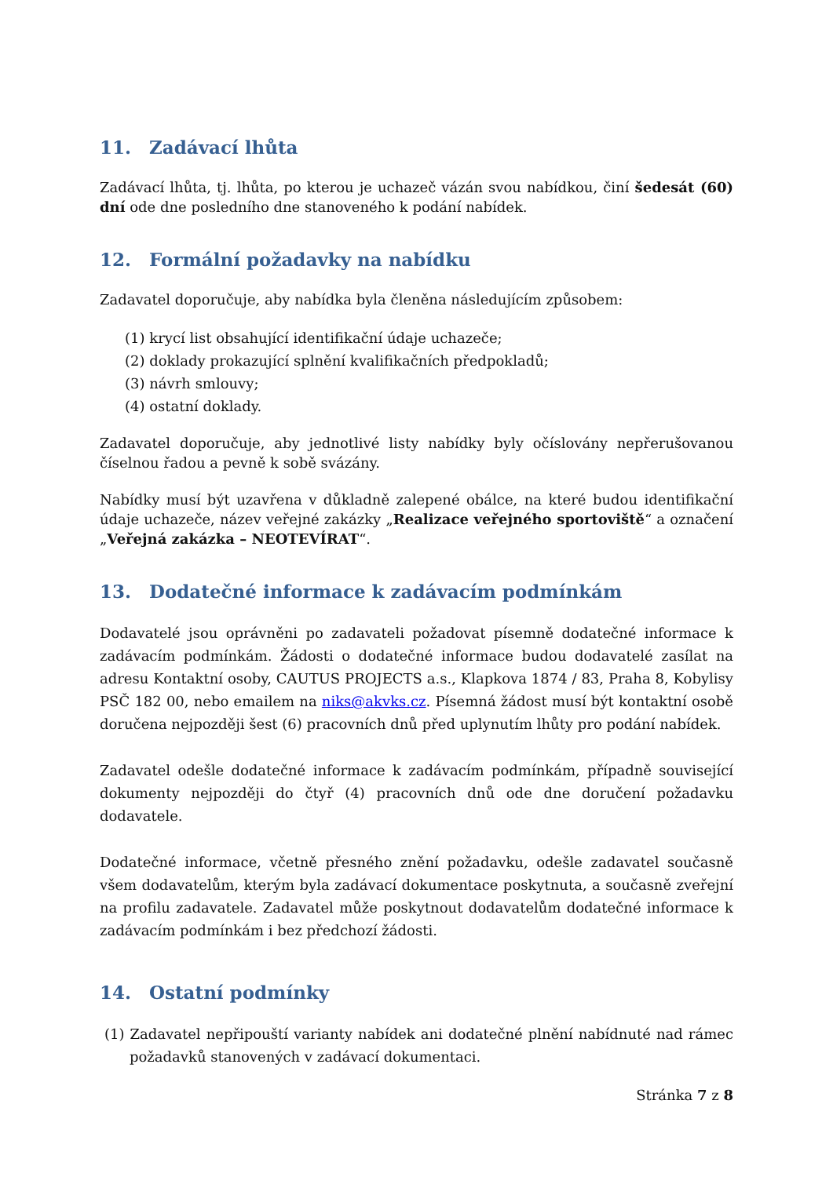11. Zadávací lhůta
Zadávací lhůta, tj. lhůta, po kterou je uchazeč vázán svou nabídkou, činí šedesát (60) dní ode dne posledního dne stanoveného k podání nabídek.
12. Formální požadavky na nabídku
Zadavatel doporučuje, aby nabídka byla členěna následujícím způsobem:
(1) krycí list obsahující identifikační údaje uchazeče;
(2) doklady prokazující splnění kvalifikačních předpokladů;
(3) návrh smlouvy;
(4) ostatní doklady.
Zadavatel doporučuje, aby jednotlivé listy nabídky byly očíslovány nepřerušovanou číselnou řadou a pevně k sobě svázány.
Nabídky musí být uzavřena v důkladně zalepené obálce, na které budou identifikační údaje uchazeče, název veřejné zakázky „Realizace veřejného sportoviště“ a označení „Veřejná zakázka – NEOTEVÍRAT“.
13. Dodatečné informace k zadávacím podmínkám
Dodavatelé jsou oprávněni po zadavateli požadovat písemně dodatečné informace k zadávacím podmínkám. Žádosti o dodatečné informace budou dodavatelé zasílat na adresu Kontaktní osoby, CAUTUS PROJECTS a.s., Klapkova 1874 / 83, Praha 8, Kobylisy PSČ 182 00, nebo emailem na niks@akvks.cz. Písemná žádost musí být kontaktní osobě doručena nejpozději šest (6) pracovních dnů před uplynutím lhůty pro podání nabídek.
Zadavatel odešle dodatečné informace k zadávacím podmínkám, případně související dokumenty nejpozději do čtyř (4) pracovních dnů ode dne doručení požadavku dodavatele.
Dodatečné informace, včetně přesného znění požadavku, odešle zadavatel současně všem dodavatelům, kterým byla zadávací dokumentace poskytnuta, a současně zveřejní na profilu zadavatele. Zadavatel může poskytnout dodavatelům dodatečné informace k zadávacím podmínkám i bez předchozí žádosti.
14. Ostatní podmínky
(1) Zadavatel nepřipouští varianty nabídek ani dodatečné plnění nabídnuté nad rámec požadavků stanovených v zadávací dokumentaci.
Stránka 7 z 8